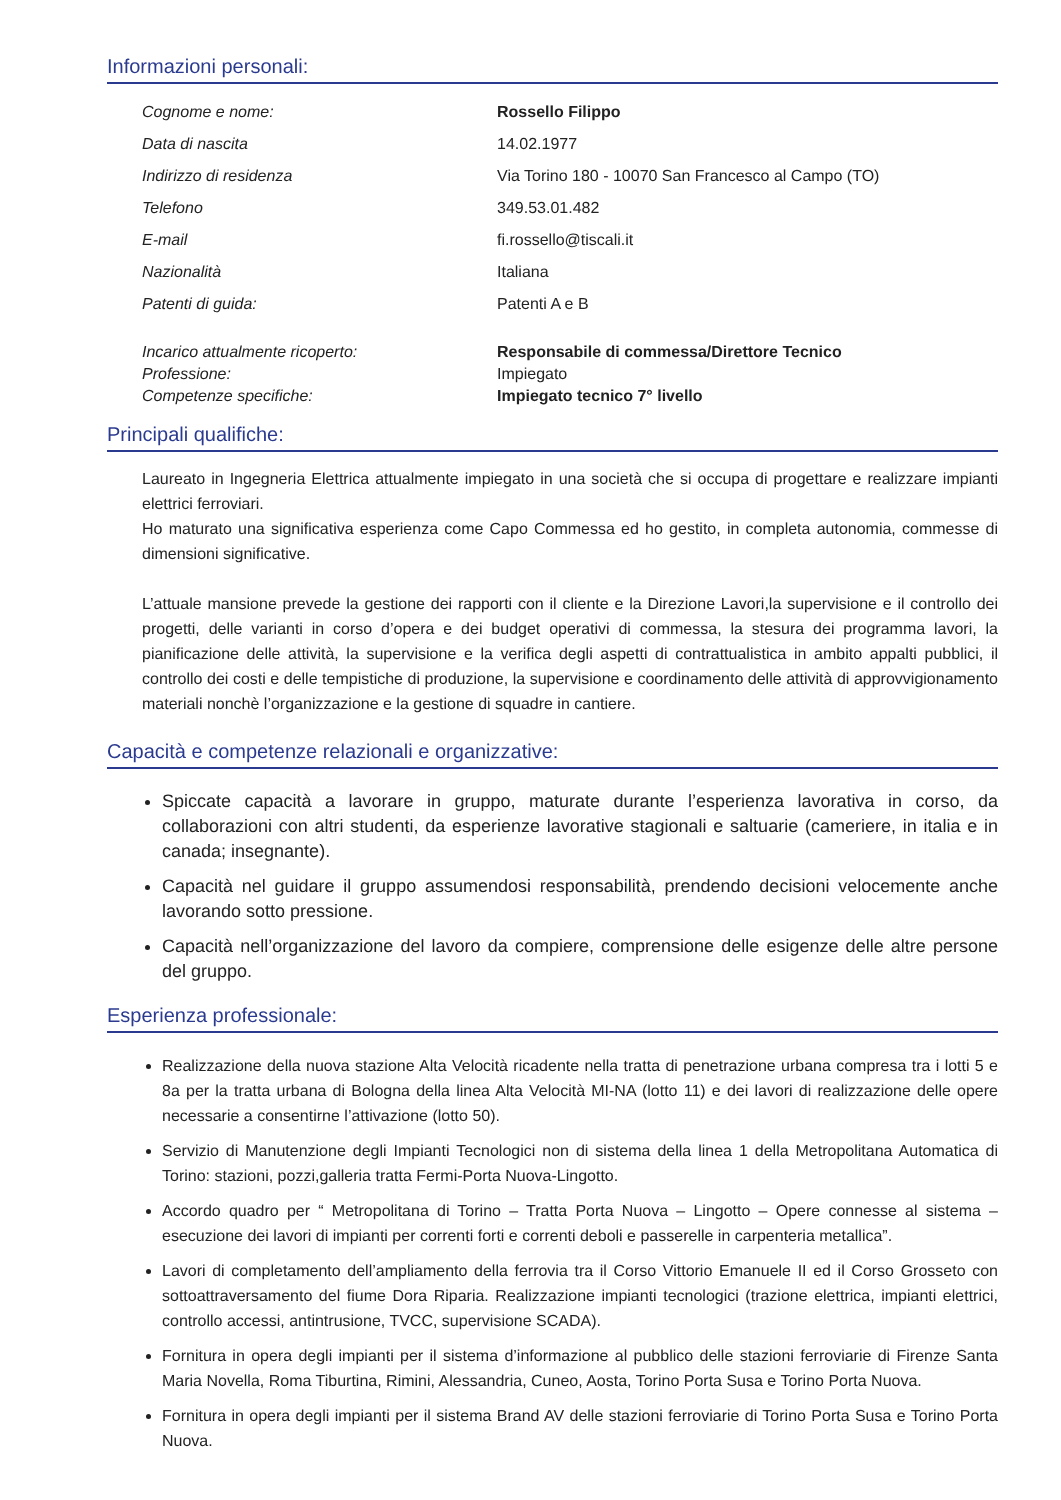Informazioni personali:
| Cognome e nome: | Rossello Filippo |
| Data di nascita | 14.02.1977 |
| Indirizzo di residenza | Via Torino 180 - 10070 San Francesco al Campo (TO) |
| Telefono | 349.53.01.482 |
| E-mail | fi.rossello@tiscali.it |
| Nazionalità | Italiana |
| Patenti di guida: | Patenti A e B |
| Incarico attualmente ricoperto: | Responsabile di commessa/Direttore Tecnico |
| Professione: | Impiegato |
| Competenze specifiche: | Impiegato tecnico 7° livello |
Principali qualifiche:
Laureato in Ingegneria Elettrica attualmente impiegato in una società che si occupa di progettare e realizzare impianti elettrici ferroviari.
Ho maturato una significativa esperienza come Capo Commessa ed ho gestito, in completa autonomia, commesse di dimensioni significative.
L’attuale mansione prevede la gestione dei rapporti con il cliente e la Direzione Lavori,la supervisione e il controllo dei progetti, delle varianti in corso d’opera e dei budget operativi di commessa, la stesura dei programma lavori, la pianificazione delle attività, la supervisione e la verifica degli aspetti di contrattualistica in ambito appalti pubblici, il controllo dei costi e delle tempistiche di produzione, la supervisione e coordinamento delle attività di approvvigionamento materiali nonchè l’organizzazione e la gestione di squadre in cantiere.
Capacità e competenze relazionali e organizzative:
Spiccate capacità a lavorare in gruppo, maturate durante l’esperienza lavorativa in corso, da collaborazioni con altri studenti, da esperienze lavorative stagionali e saltuarie (cameriere, in italia e in canada; insegnante).
Capacità nel guidare il gruppo assumendosi responsabilità, prendendo decisioni velocemente anche lavorando sotto pressione.
Capacità nell’organizzazione del lavoro da compiere, comprensione delle esigenze delle altre persone del gruppo.
Esperienza professionale:
Realizzazione della nuova stazione Alta Velocità ricadente nella tratta di penetrazione urbana compresa tra i lotti 5 e 8a per la tratta urbana di Bologna della linea Alta Velocità MI-NA (lotto 11) e dei lavori di realizzazione delle opere necessarie a consentirne l’attivazione (lotto 50).
Servizio di Manutenzione degli Impianti Tecnologici non di sistema della linea 1 della Metropolitana Automatica di Torino: stazioni, pozzi,galleria tratta Fermi-Porta Nuova-Lingotto.
Accordo quadro per “ Metropolitana di Torino – Tratta Porta Nuova – Lingotto – Opere connesse al sistema – esecuzione dei lavori di impianti per correnti forti e correnti deboli e passerelle in carpenteria metallica”.
Lavori di completamento dell’ampliamento della ferrovia tra il Corso Vittorio Emanuele II ed il Corso Grosseto con sottoattraversamento del fiume Dora Riparia. Realizzazione impianti tecnologici (trazione elettrica, impianti elettrici, controllo accessi, antintrusione, TVCC, supervisione SCADA).
Fornitura in opera degli impianti per il sistema d’informazione al pubblico delle stazioni ferroviarie di Firenze Santa Maria Novella, Roma Tiburtina, Rimini, Alessandria, Cuneo, Aosta, Torino Porta Susa e Torino Porta Nuova.
Fornitura in opera degli impianti per il sistema Brand AV delle stazioni ferroviarie di Torino Porta Susa e Torino Porta Nuova.